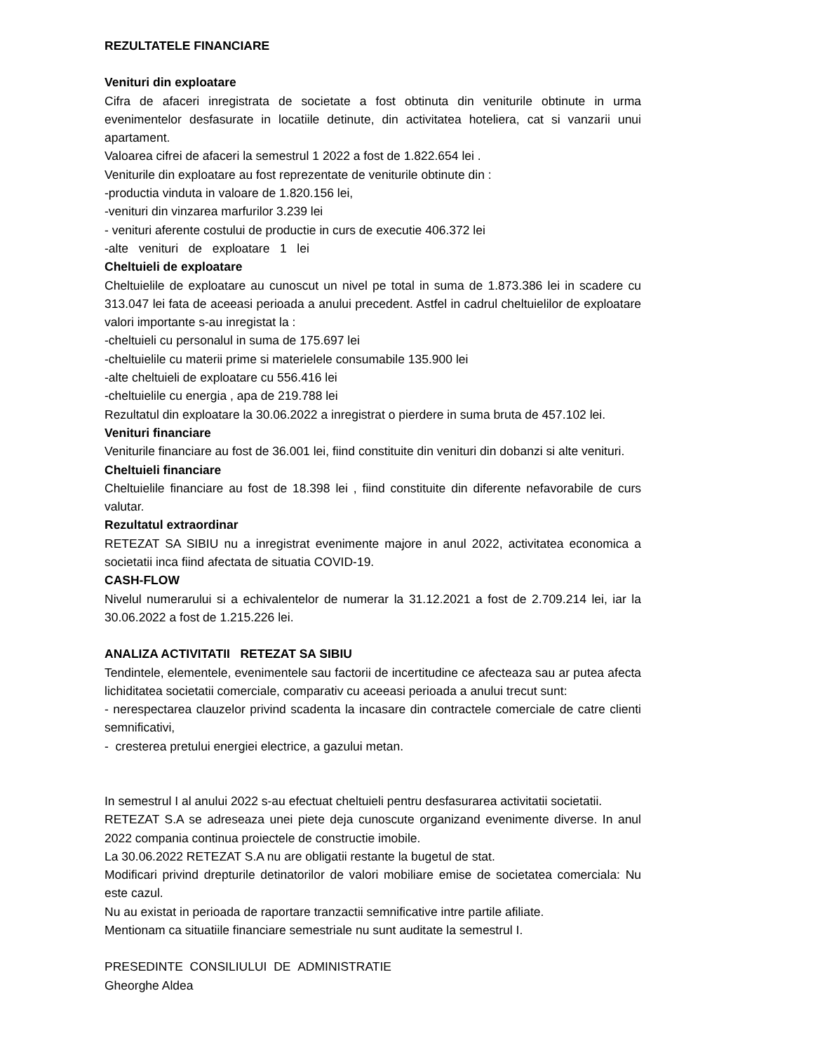REZULTATELE FINANCIARE
Venituri din exploatare
Cifra de afaceri inregistrata de societate a fost obtinuta din veniturile obtinute in urma evenimentelor desfasurate in locatiile detinute, din activitatea hoteliera, cat si vanzarii unui apartament.
Valoarea cifrei de afaceri la semestrul 1 2022 a fost de 1.822.654 lei .
Veniturile din exploatare au fost reprezentate de veniturile obtinute din :
-productia vinduta in valoare de 1.820.156 lei,
-venituri din vinzarea marfurilor 3.239 lei
- venituri aferente costului de productie in curs de executie 406.372 lei
-alte venituri de exploatare 1 lei
Cheltuieli de exploatare
Cheltuielile de exploatare au cunoscut un nivel pe total in suma de 1.873.386 lei in scadere cu 313.047 lei fata de aceeasi perioada a anului precedent. Astfel in cadrul cheltuielilor de exploatare valori importante s-au inregistat la :
-cheltuieli cu personalul in suma de 175.697 lei
-cheltuielile cu materii prime si materielele consumabile 135.900 lei
-alte cheltuieli de exploatare cu 556.416 lei
-cheltuielile cu energia , apa de 219.788 lei
Rezultatul din exploatare la 30.06.2022 a inregistrat o pierdere in suma bruta de 457.102 lei.
Venituri financiare
Veniturile financiare au fost de 36.001 lei, fiind constituite din venituri din dobanzi si alte venituri.
Cheltuieli financiare
Cheltuielile financiare au fost de 18.398 lei , fiind constituite din diferente nefavorabile de curs valutar.
Rezultatul extraordinar
RETEZAT SA SIBIU nu a inregistrat evenimente majore in anul 2022, activitatea economica a societatii inca fiind afectata de situatia COVID-19.
CASH-FLOW
Nivelul numerarului si a echivalentelor de numerar la 31.12.2021 a fost de 2.709.214 lei, iar la 30.06.2022 a fost de 1.215.226 lei.
ANALIZA ACTIVITATII RETEZAT SA SIBIU
Tendintele, elementele, evenimentele sau factorii de incertitudine ce afecteaza sau ar putea afecta lichiditatea societatii comerciale, comparativ cu aceeasi perioada a anului trecut sunt:
- nerespectarea clauzelor privind scadenta la incasare din contractele comerciale de catre clienti semnificativi,
- cresterea pretului energiei electrice, a gazului metan.
In semestrul I al anului 2022 s-au efectuat cheltuieli pentru desfasurarea activitatii societatii.
RETEZAT S.A se adreseaza unei piete deja cunoscute organizand evenimente diverse. In anul 2022 compania continua proiectele de constructie imobile.
La 30.06.2022 RETEZAT S.A nu are obligatii restante la bugetul de stat.
Modificari privind drepturile detinatorilor de valori mobiliare emise de societatea comerciala: Nu este cazul.
Nu au existat in perioada de raportare tranzactii semnificative intre partile afiliate.
Mentionam ca situatiile financiare semestriale nu sunt auditate la semestrul I.
PRESEDINTE CONSILIULUI DE ADMINISTRATIE
Gheorghe Aldea